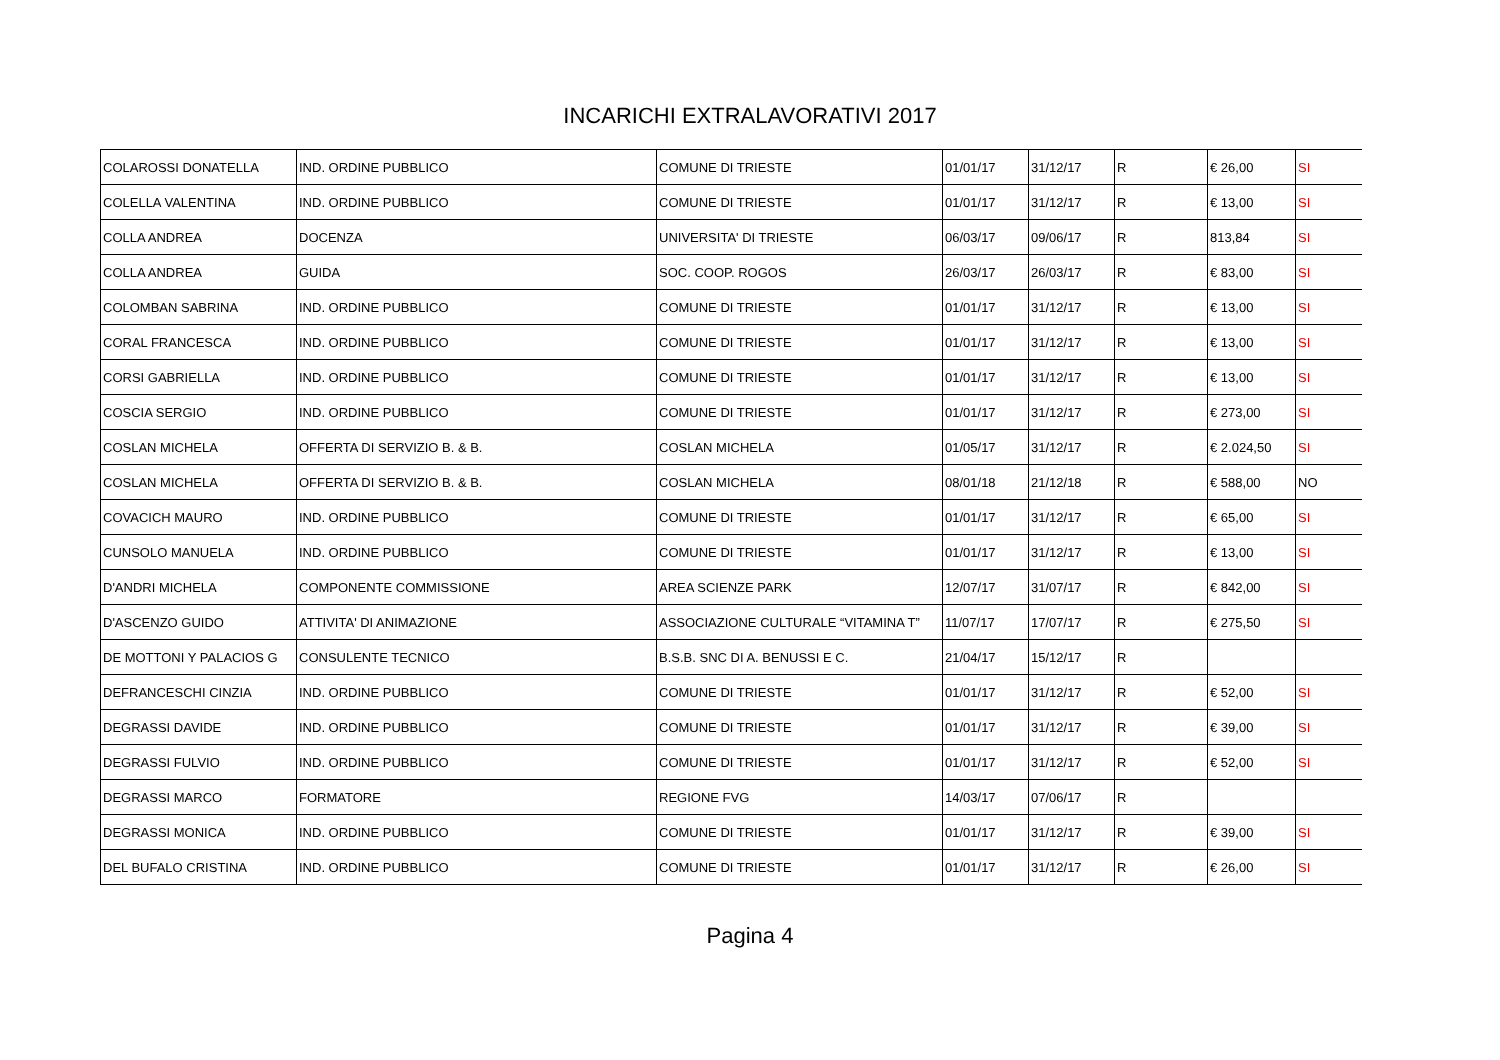INCARICHI EXTRALAVORATIVI 2017
| COLAROSSI DONATELLA | IND. ORDINE PUBBLICO | COMUNE DI TRIESTE | 01/01/17 | 31/12/17 | R | € 26,00 | SI |
| COLELLA VALENTINA | IND. ORDINE PUBBLICO | COMUNE DI TRIESTE | 01/01/17 | 31/12/17 | R | € 13,00 | SI |
| COLLA ANDREA | DOCENZA | UNIVERSITA' DI TRIESTE | 06/03/17 | 09/06/17 | R | 813,84 | SI |
| COLLA ANDREA | GUIDA | SOC. COOP. ROGOS | 26/03/17 | 26/03/17 | R | € 83,00 | SI |
| COLOMBAN SABRINA | IND. ORDINE PUBBLICO | COMUNE DI TRIESTE | 01/01/17 | 31/12/17 | R | € 13,00 | SI |
| CORAL FRANCESCA | IND. ORDINE PUBBLICO | COMUNE DI TRIESTE | 01/01/17 | 31/12/17 | R | € 13,00 | SI |
| CORSI GABRIELLA | IND. ORDINE PUBBLICO | COMUNE DI TRIESTE | 01/01/17 | 31/12/17 | R | € 13,00 | SI |
| COSCIA SERGIO | IND. ORDINE PUBBLICO | COMUNE DI TRIESTE | 01/01/17 | 31/12/17 | R | € 273,00 | SI |
| COSLAN MICHELA | OFFERTA DI SERVIZIO B. & B. | COSLAN MICHELA | 01/05/17 | 31/12/17 | R | € 2.024,50 | SI |
| COSLAN MICHELA | OFFERTA DI SERVIZIO B. & B. | COSLAN MICHELA | 08/01/18 | 21/12/18 | R | € 588,00 | NO |
| COVACICH MAURO | IND. ORDINE PUBBLICO | COMUNE DI TRIESTE | 01/01/17 | 31/12/17 | R | € 65,00 | SI |
| CUNSOLO MANUELA | IND. ORDINE PUBBLICO | COMUNE DI TRIESTE | 01/01/17 | 31/12/17 | R | € 13,00 | SI |
| D'ANDRI MICHELA | COMPONENTE COMMISSIONE | AREA SCIENZE PARK | 12/07/17 | 31/07/17 | R | € 842,00 | SI |
| D'ASCENZO GUIDO | ATTIVITA' DI ANIMAZIONE | ASSOCIAZIONE CULTURALE “VITAMINA T” | 11/07/17 | 17/07/17 | R | € 275,50 | SI |
| DE MOTTONI Y PALACIOS G | CONSULENTE TECNICO | B.S.B. SNC DI A. BENUSSI E C. | 21/04/17 | 15/12/17 | R | | |
| DEFRANCESCHI CINZIA | IND. ORDINE PUBBLICO | COMUNE DI TRIESTE | 01/01/17 | 31/12/17 | R | € 52,00 | SI |
| DEGRASSI DAVIDE | IND. ORDINE PUBBLICO | COMUNE DI TRIESTE | 01/01/17 | 31/12/17 | R | € 39,00 | SI |
| DEGRASSI FULVIO | IND. ORDINE PUBBLICO | COMUNE DI TRIESTE | 01/01/17 | 31/12/17 | R | € 52,00 | SI |
| DEGRASSI MARCO | FORMATORE | REGIONE FVG | 14/03/17 | 07/06/17 | R | | |
| DEGRASSI MONICA | IND. ORDINE PUBBLICO | COMUNE DI TRIESTE | 01/01/17 | 31/12/17 | R | € 39,00 | SI |
| DEL BUFALO CRISTINA | IND. ORDINE PUBBLICO | COMUNE DI TRIESTE | 01/01/17 | 31/12/17 | R | € 26,00 | SI |
Pagina 4